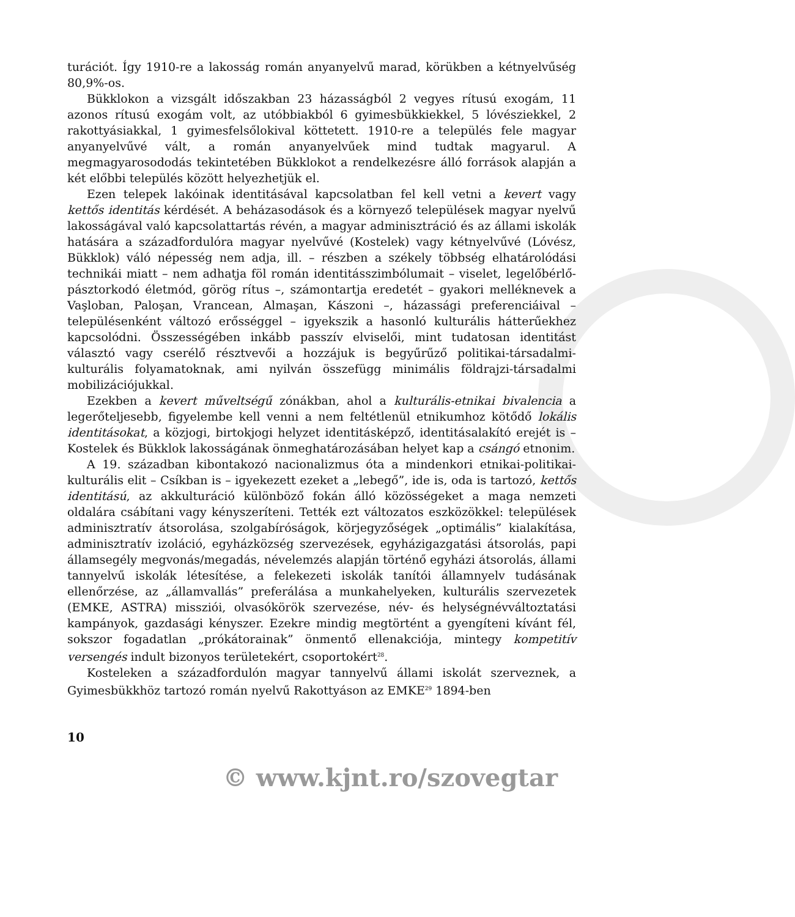turációt. Így 1910-re a lakosság román anyanyelvű marad, körükben a kétnyelvűség 80,9%-os.
Bükklokon a vizsgált időszakban 23 házasságból 2 vegyes rítusú exogám, 11 azonos rítusú exogám volt, az utóbbiakból 6 gyimesbükkiekkel, 5 lóvésziekkel, 2 rakottyásiakkal, 1 gyimesfelsőlokival köttetett. 1910-re a település fele magyar anyanyelvűvé vált, a román anyanyelvűek mind tudtak magyarul. A megmagyarosododás tekintetében Bükklokot a rendelkezésre álló források alapján a két előbbi település között helyezhetjük el.
Ezen telepek lakóinak identitásával kapcsolatban fel kell vetni a kevert vagy kettős identitás kérdését. A beházasodások és a környező települések magyar nyelvű lakosságával való kapcsolattartás révén, a magyar adminisztráció és az állami iskolák hatására a századfordulóra magyar nyelvűvé (Kostelek) vagy kétnyelvűvé (Lóvész, Bükklok) váló népesség nem adja, ill. – részben a székely többség elhatárolódási technikái miatt – nem adhatja föl román identitásszimbólumait – viselet, legelőbérlő-pásztorkodó életmód, görög rítus –, számontartja eredetét – gyakori melléknevek a Vaşloban, Paloşan, Vrancean, Almaşan, Kászoni –, házassági preferenciáival – településenként változó erősséggel – igyekszik a hasonló kulturális hátterűekhez kapcsolódni. Összességében inkább passzív elviselői, mint tudatosan identitást választó vagy cserélő résztvevői a hozzájuk is begyűrűző politikai-társadalmi-kulturális folyamatoknak, ami nyilván összefügg minimális földrajzi-társadalmi mobilizációjukkal.
Ezekben a kevert műveltségű zónákban, ahol a kulturális-etnikai bivalencia a legerőteljesebb, figyelembe kell venni a nem feltétlenül etnikumhoz kötődő lokális identitásokat, a közjogi, birtokjogi helyzet identitásképző, identitásalakító erejét is – Kostelek és Bükklok lakosságának önmeghatározásában helyet kap a csángó etnonim.
A 19. században kibontakozó nacionalizmus óta a mindenkori etnikai-politikai-kulturális elit – Csíkban is – igyekezett ezeket a „lebegő”, ide is, oda is tartozó, kettős identitású, az akkulturáció különböző fokán álló közösségeket a maga nemzeti oldalára csábítani vagy kényszeríteni. Tették ezt változatos eszközökkel: települések adminisztratív átsorolása, szolgabíróságok, körjegyzőségek „optimális” kialakítása, adminisztratív izoláció, egyházközség szervezések, egyházigazgatási átsorolás, papi államsegély megvonás/megadás, névelemzés alapján történő egyházi átsorolás, állami tannyelvű iskolák létesítése, a felekezeti iskolák tanítói államnyelv tudásának ellenőrzése, az „államvallás” preferálása a munkahelyeken, kulturális szervezetek (EMKE, ASTRA) missziói, olvasókörök szervezése, név- és helységnévváltoztatási kampányok, gazdasági kényszer. Ezekre mindig megtörtént a gyengíteni kívánt fél, sokszor fogadatlan „prókátorainak” önmentő ellenakciója, mintegy kompetitív versengés indult bizonyos területekért, csoportokért<sup>28</sup>.
Kosteleken a századfordulón magyar tannyelvű állami iskolát szerveznek, a Gyimesbükkhöz tartozó román nyelvű Rakottyáson az EMKE<sup>29</sup> 1894-ben
10
© www.kjnt.ro/szovegtar